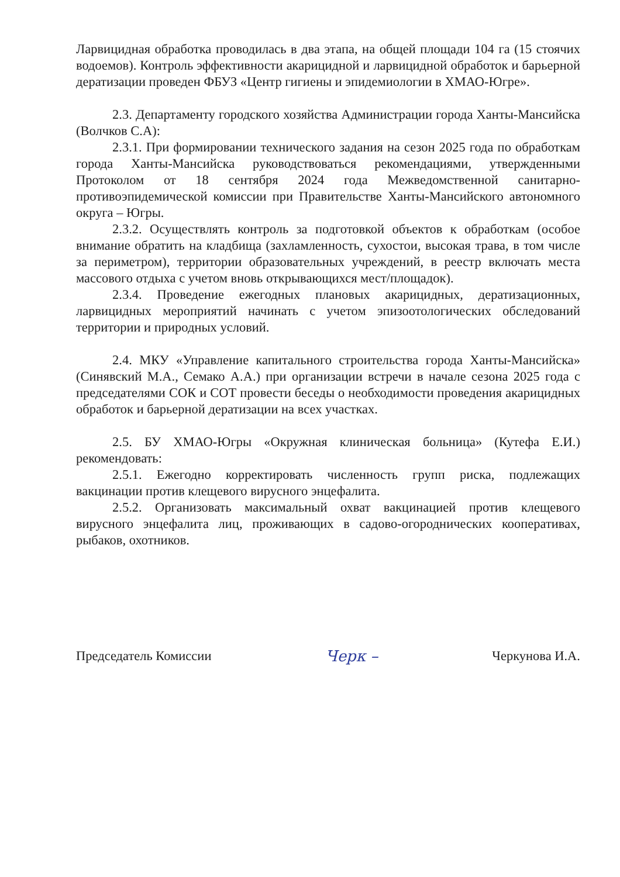Ларвицидная обработка проводилась в два этапа, на общей площади 104 га (15 стоячих водоемов). Контроль эффективности акарицидной и ларвицидной обработок и барьерной дератизации проведен ФБУЗ «Центр гигиены и эпидемиологии в ХМАО-Югре».
2.3. Департаменту городского хозяйства Администрации города Ханты-Мансийска (Волчков С.А):
2.3.1. При формировании технического задания на сезон 2025 года по обработкам города Ханты-Мансийска руководствоваться рекомендациями, утвержденными Протоколом от 18 сентября 2024 года Межведомственной санитарно-противоэпидемической комиссии при Правительстве Ханты-Мансийского автономного округа – Югры.
2.3.2. Осуществлять контроль за подготовкой объектов к обработкам (особое внимание обратить на кладбища (захламленность, сухостои, высокая трава, в том числе за периметром), территории образовательных учреждений, в реестр включать места массового отдыха с учетом вновь открывающихся мест/площадок).
2.3.4. Проведение ежегодных плановых акарицидных, дератизационных, ларвицидных мероприятий начинать с учетом эпизоотологических обследований территории и природных условий.
2.4. МКУ «Управление капитального строительства города Ханты-Мансийска» (Синявский М.А., Семако А.А.) при организации встречи в начале сезона 2025 года с председателями СОК и СОТ провести беседы о необходимости проведения акарицидных обработок и барьерной дератизации на всех участках.
2.5. БУ ХМАО-Югры «Окружная клиническая больница» (Кутефа Е.И.) рекомендовать:
2.5.1. Ежегодно корректировать численность групп риска, подлежащих вакцинации против клещевого вирусного энцефалита.
2.5.2. Организовать максимальный охват вакцинацией против клещевого вирусного энцефалита лиц, проживающих в садово-огороднических кооперативах, рыбаков, охотников.
Председатель Комиссии Черк – Черкунова И.А.